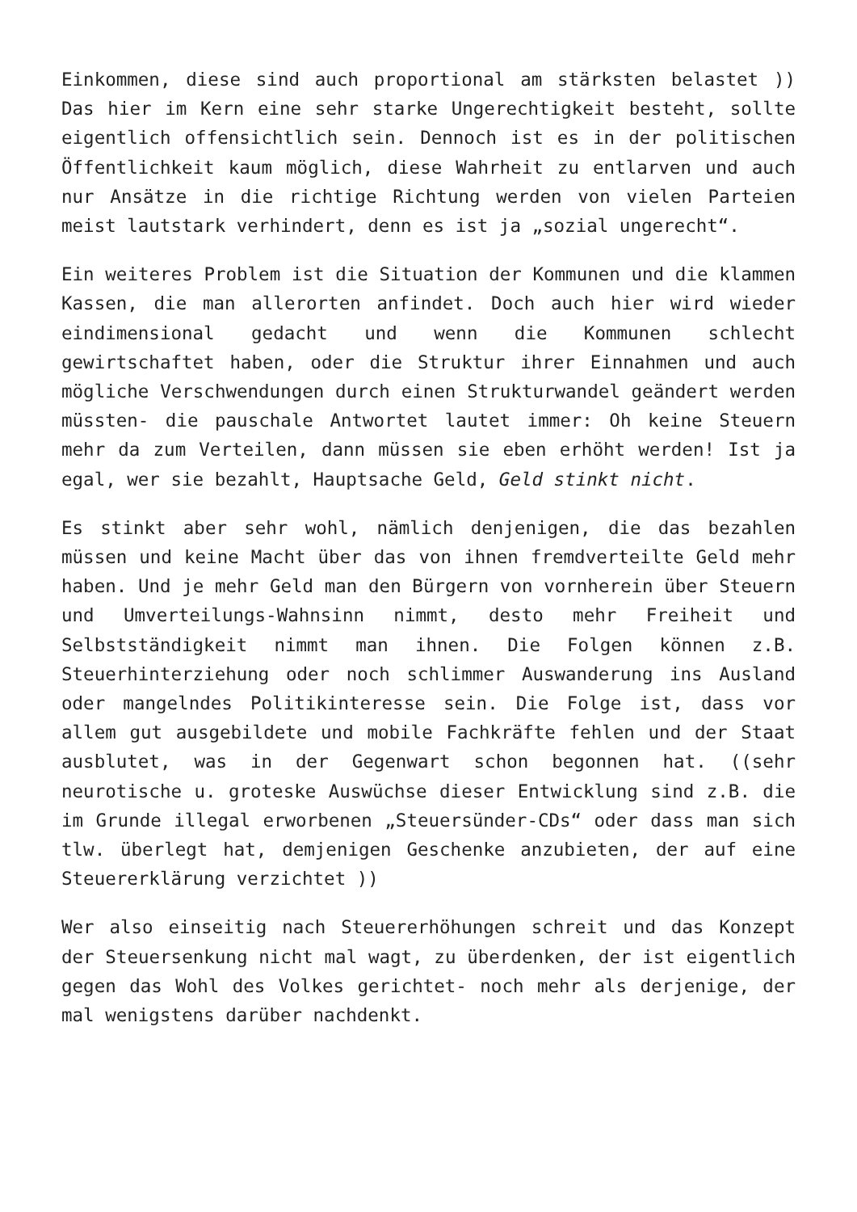Einkommen, diese sind auch proportional am stärksten belastet )) Das hier im Kern eine sehr starke Ungerechtigkeit besteht, sollte eigentlich offensichtlich sein. Dennoch ist es in der politischen Öffentlichkeit kaum möglich, diese Wahrheit zu entlarven und auch nur Ansätze in die richtige Richtung werden von vielen Parteien meist lautstark verhindert, denn es ist ja „sozial ungerecht“.
Ein weiteres Problem ist die Situation der Kommunen und die klammen Kassen, die man allerorten anfindet. Doch auch hier wird wieder eindimensional gedacht und wenn die Kommunen schlecht gewirtschaftet haben, oder die Struktur ihrer Einnahmen und auch mögliche Verschwendungen durch einen Strukturwandel geändert werden müssten- die pauschale Antwortet lautet immer: Oh keine Steuern mehr da zum Verteilen, dann müssen sie eben erhöht werden! Ist ja egal, wer sie bezahlt, Hauptsache Geld, Geld stinkt nicht.
Es stinkt aber sehr wohl, nämlich denjenigen, die das bezahlen müssen und keine Macht über das von ihnen fremdverteilte Geld mehr haben. Und je mehr Geld man den Bürgern von vornherein über Steuern und Umverteilungs-Wahnsinn nimmt, desto mehr Freiheit und Selbstständigkeit nimmt man ihnen. Die Folgen können z.B. Steuerhinterziehung oder noch schlimmer Auswanderung ins Ausland oder mangelndes Politikinteresse sein. Die Folge ist, dass vor allem gut ausgebildete und mobile Fachkräfte fehlen und der Staat ausblutet, was in der Gegenwart schon begonnen hat. ((sehr neurotische u. groteske Auswüchse dieser Entwicklung sind z.B. die im Grunde illegal erworbenen „Steuersünder-CDs“ oder dass man sich tlw. überlegt hat, demjenigen Geschenke anzubieten, der auf eine Steuererklärung verzichtet ))
Wer also einseitig nach Steuererhöhungen schreit und das Konzept der Steuersenkung nicht mal wagt, zu überdenken, der ist eigentlich gegen das Wohl des Volkes gerichtet- noch mehr als derjenige, der mal wenigstens darüber nachdenkt.